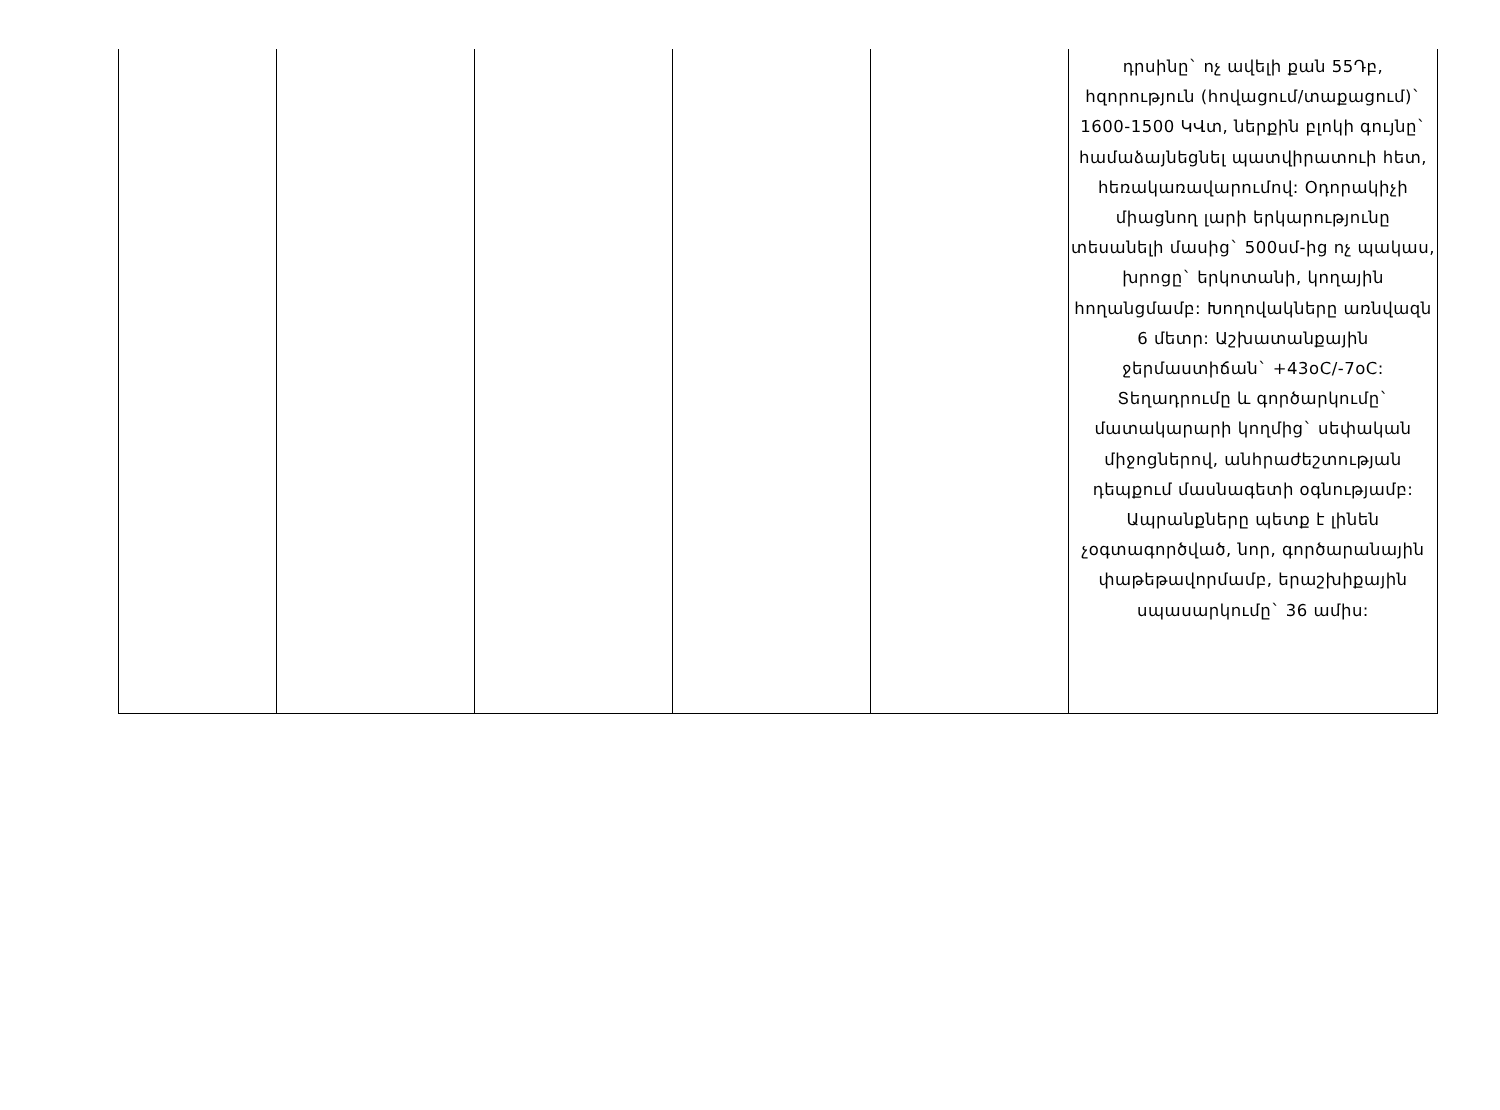| | | | | | դրսինը` ոչ ավելի քան 55Դբ, հզորություն (հովացում/տաքացում)` 1600-1500 ԿՎտ, ներքին բլոկի գույնը` համաձայնեցնել պատվիրատուի հետ, հեռակառավարումով: Օդորակիչի միացնող լարի երկարությունը տեսանելի մասից` 500սմ-ից ոչ պակաս, խրոցը` երկոտանի, կողային հողանցմամբ: Խողովակները առնվազն 6 մետր: Աշխատանքային ջերմաստիճան` +43oC/-7oC: Տեղադրումը և գործարկումը` մատակարարի կողմից` սեփական միջոցներով, անհրաժեշտության դեպքում մասնագետի օգնությամբ: Ապրանքները պետք է լինեն չօգտագործված, նոր, գործարանային փաթեթավորմամբ, երաշխիքային սպասարկումը` 36 ամիս: |